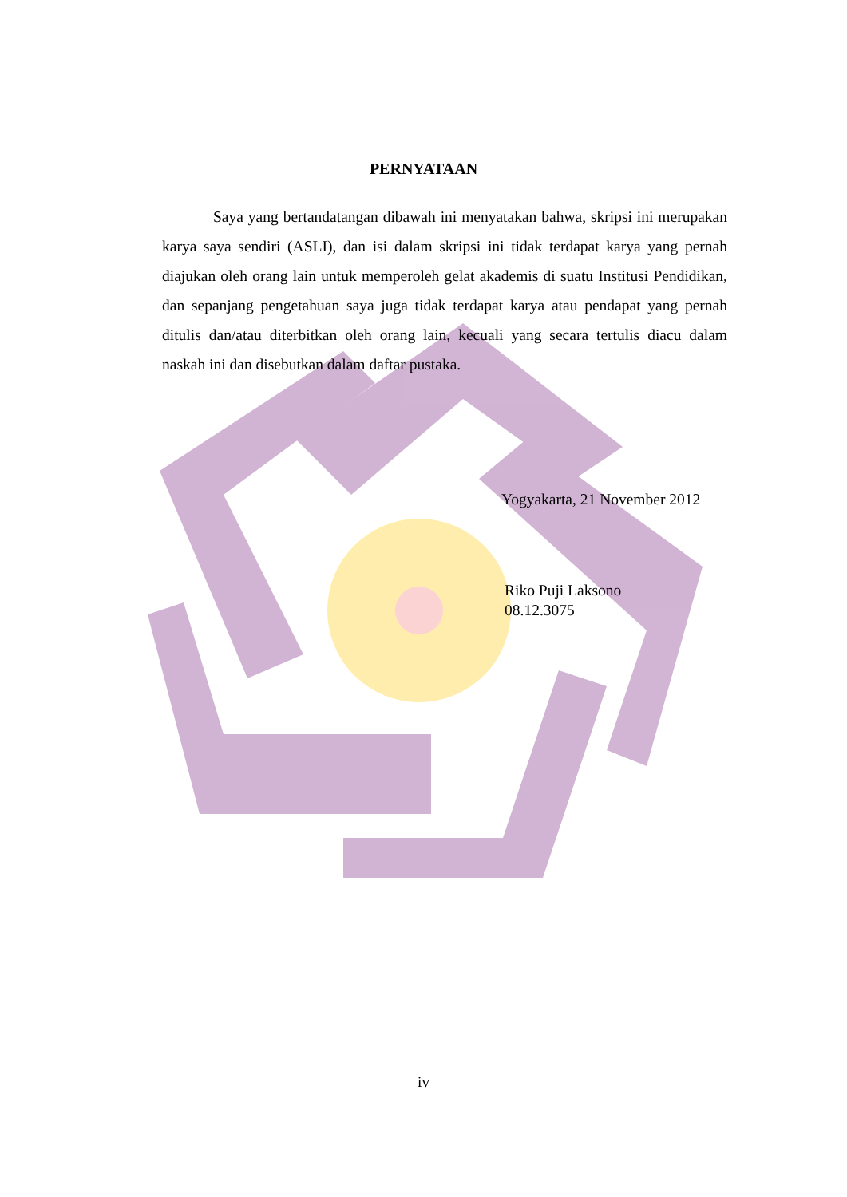PERNYATAAN
Saya yang bertandatangan dibawah ini menyatakan bahwa, skripsi ini merupakan karya saya sendiri (ASLI), dan isi dalam skripsi ini tidak terdapat karya yang pernah diajukan oleh orang lain untuk memperoleh gelat akademis di suatu Institusi Pendidikan, dan sepanjang pengetahuan saya juga tidak terdapat karya atau pendapat yang pernah ditulis dan/atau diterbitkan oleh orang lain, kecuali yang secara tertulis diacu dalam naskah ini dan disebutkan dalam daftar pustaka.
Yogyakarta, 21 November 2012
Riko Puji Laksono
08.12.3075
iv